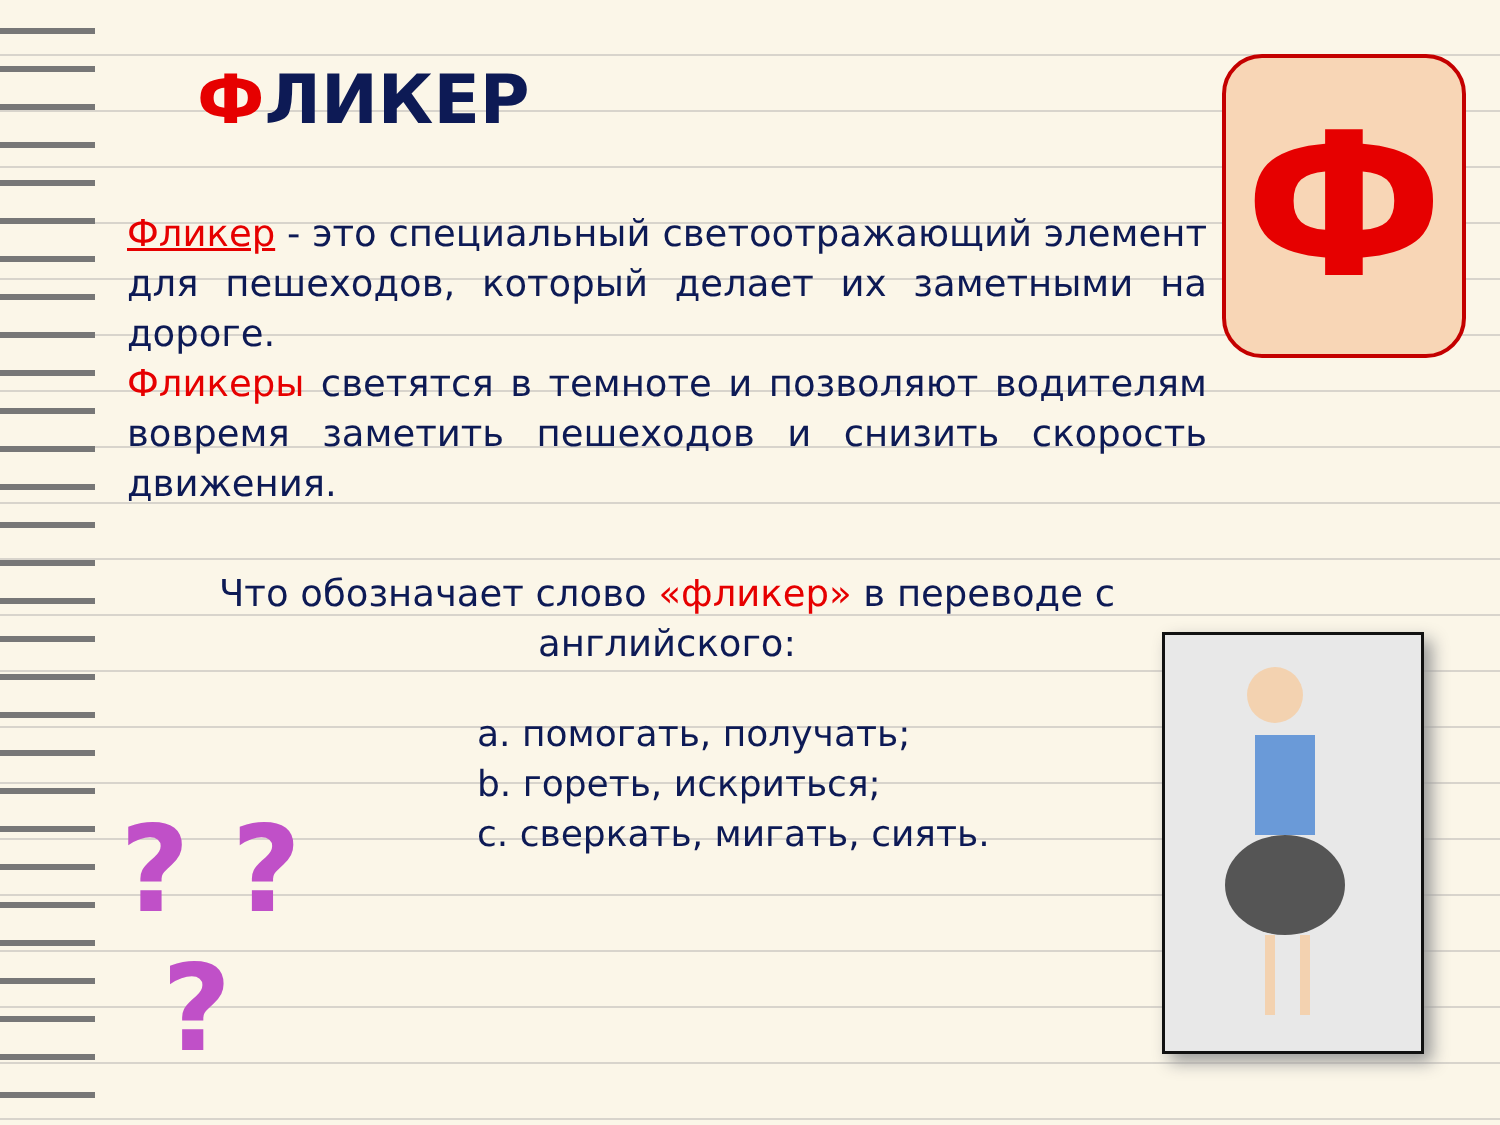ФЛИКЕР
Фликер - это специальный светоотражающий элемент для пешеходов, который делает их заметными на дороге.
Фликеры светятся в темноте и позволяют водителям вовремя заметить пешеходов и снизить скорость движения.
Что обозначает слово «фликер» в переводе с английского:
a. помогать, получать;
b. гореть, искриться;
c. сверкать, мигать, сиять.
Ф
? ?
?